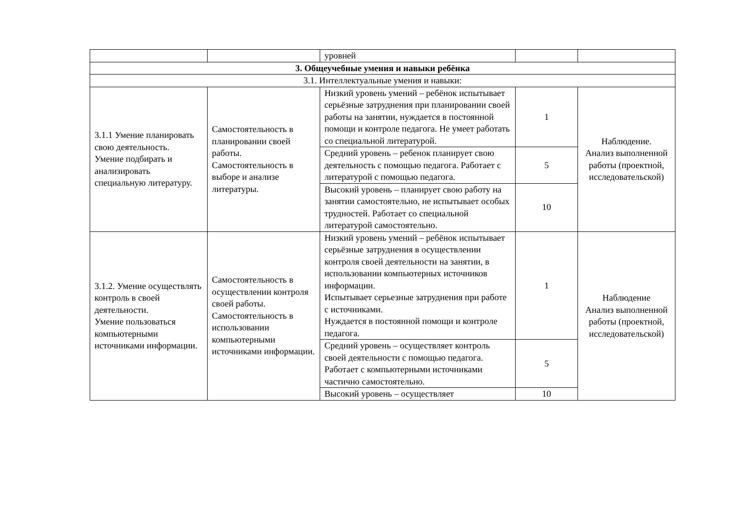| | | уровней | | |
| 3. Общеучебные умения и навыки ребёнка | | | | |
| 3.1. Интеллектуальные умения и навыки: | | | | |
| 3.1.1 Умение планировать свою деятельность. Умение подбирать и анализировать специальную литературу. | Самостоятельность в планировании своей работы. Самостоятельность в выборе и анализе литературы. | Низкий уровень умений – ребёнок испытывает серьёзные затруднения при планировании своей работы на занятии, нуждается в постоянной помощи и контроле педагога. Не умеет работать со специальной литературой. | 1 | Наблюдение. Анализ выполненной работы (проектной, исследовательской) |
| | | Средний уровень – ребенок планирует свою деятельность с помощью педагога. Работает с литературой с помощью педагога. | 5 | |
| | | Высокий уровень – планирует свою работу на занятии самостоятельно, не испытывает особых трудностей. Работает со специальной литературой самостоятельно. | 10 | |
| 3.1.2. Умение осуществлять контроль в своей деятельности. Умение пользоваться компьютерными источниками информации. | Самостоятельность в осуществлении контроля своей работы. Самостоятельность в использовании компьютерными источниками информации. | Низкий уровень умений – ребёнок испытывает серьёзные затруднения в осуществлении контроля своей деятельности на занятии, в использовании компьютерных источников информации. Испытывает серьезные затруднения при работе с источниками. Нуждается в постоянной помощи и контроле педагога. | 1 | Наблюдение Анализ выполненной работы (проектной, исследовательской) |
| | | Средний уровень – осуществляет контроль своей деятельности с помощью педагога. Работает с компьютерными источниками частично самостоятельно. | 5 | |
| | | Высокий уровень – осуществляет | 10 | |